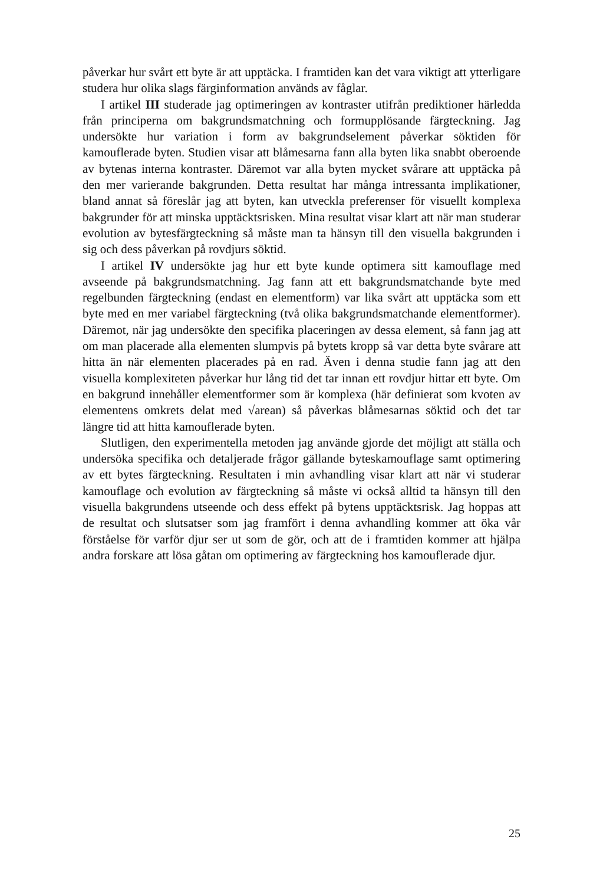påverkar hur svårt ett byte är att upptäcka. I framtiden kan det vara viktigt att ytterligare studera hur olika slags färginformation används av fåglar.
I artikel III studerade jag optimeringen av kontraster utifrån prediktioner härledda från principerna om bakgrundsmatchning och formupplösande färgteckning. Jag undersökte hur variation i form av bakgrundselement påverkar söktiden för kamouflerade byten. Studien visar att blåmesarna fann alla byten lika snabbt oberoende av bytenas interna kontraster. Däremot var alla byten mycket svårare att upptäcka på den mer varierande bakgrunden. Detta resultat har många intressanta implikationer, bland annat så föreslår jag att byten, kan utveckla preferenser för visuellt komplexa bakgrunder för att minska upptäcktsrisken. Mina resultat visar klart att när man studerar evolution av bytesfärgteckning så måste man ta hänsyn till den visuella bakgrunden i sig och dess påverkan på rovdjurs söktid.
I artikel IV undersökte jag hur ett byte kunde optimera sitt kamouflage med avseende på bakgrundsmatchning. Jag fann att ett bakgrundsmatchande byte med regelbunden färgteckning (endast en elementform) var lika svårt att upptäcka som ett byte med en mer variabel färgteckning (två olika bakgrundsmatchande elementformer). Däremot, när jag undersökte den specifika placeringen av dessa element, så fann jag att om man placerade alla elementen slumpvis på bytets kropp så var detta byte svårare att hitta än när elementen placerades på en rad. Även i denna studie fann jag att den visuella komplexiteten påverkar hur lång tid det tar innan ett rovdjur hittar ett byte. Om en bakgrund innehåller elementformer som är komplexa (här definierat som kvoten av elementens omkrets delat med √arean) så påverkas blåmesarnas söktid och det tar längre tid att hitta kamouflerade byten.
Slutligen, den experimentella metoden jag använde gjorde det möjligt att ställa och undersöka specifika och detaljerade frågor gällande byteskamouflage samt optimering av ett bytes färgteckning. Resultaten i min avhandling visar klart att när vi studerar kamouflage och evolution av färgteckning så måste vi också alltid ta hänsyn till den visuella bakgrundens utseende och dess effekt på bytens upptäcktsrisk. Jag hoppas att de resultat och slutsatser som jag framfört i denna avhandling kommer att öka vår förståelse för varför djur ser ut som de gör, och att de i framtiden kommer att hjälpa andra forskare att lösa gåtan om optimering av färgteckning hos kamouflerade djur.
25